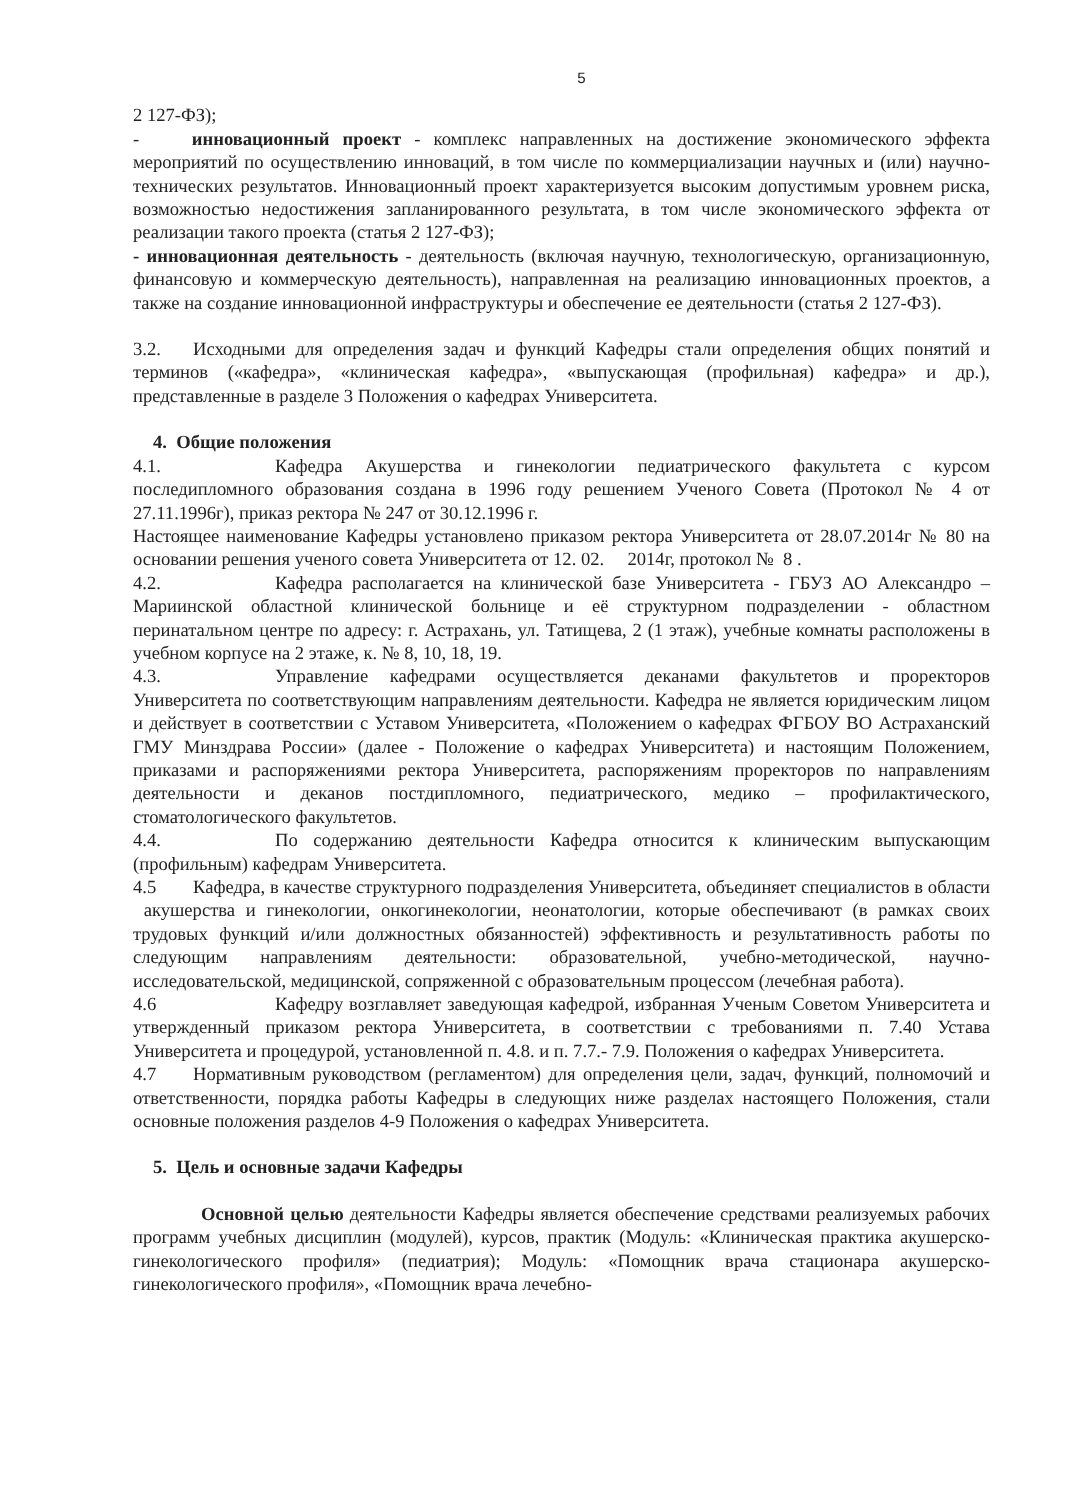5
2 127-ФЗ);
- инновационный проект - комплекс направленных на достижение экономического эффекта мероприятий по осуществлению инноваций, в том числе по коммерциализации научных и (или) научно-технических результатов. Инновационный проект характеризуется высоким допустимым уровнем риска, возможностью недостижения запланированного результата, в том числе экономического эффекта от реализации такого проекта (статья 2 127-ФЗ);
- инновационная деятельность - деятельность (включая научную, технологическую, организационную, финансовую и коммерческую деятельность), направленная на реализацию инновационных проектов, а также на создание инновационной инфраструктуры и обеспечение ее деятельности (статья 2 127-ФЗ).
3.2. Исходными для определения задач и функций Кафедры стали определения общих понятий и терминов («кафедра», «клиническая кафедра», «выпускающая (профильная) кафедра» и др.), представленные в разделе 3 Положения о кафедрах Университета.
4. Общие положения
4.1. Кафедра Акушерства и гинекологии педиатрического факультета с курсом последипломного образования создана в 1996 году решением Ученого Совета (Протокол № 4 от 27.11.1996г), приказ ректора № 247 от 30.12.1996 г.
Настоящее наименование Кафедры установлено приказом ректора Университета от 28.07.2014г № 80 на основании решения ученого совета Университета от 12. 02. 2014г, протокол № 8 .
4.2. Кафедра располагается на клинической базе Университета - ГБУЗ АО Александро – Мариинской областной клинической больнице и её структурном подразделении - областном перинатальном центре по адресу: г. Астрахань, ул. Татищева, 2 (1 этаж), учебные комнаты расположены в учебном корпусе на 2 этаже, к. № 8, 10, 18, 19.
4.3. Управление кафедрами осуществляется деканами факультетов и проректоров Университета по соответствующим направлениям деятельности. Кафедра не является юридическим лицом и действует в соответствии с Уставом Университета, «Положением о кафедрах ФГБОУ ВО Астраханский ГМУ Минздрава России» (далее - Положение о кафедрах Университета) и настоящим Положением, приказами и распоряжениями ректора Университета, распоряжениям проректоров по направлениям деятельности и деканов постдипломного, педиатрического, медико – профилактического, стоматологического факультетов.
4.4. По содержанию деятельности Кафедра относится к клиническим выпускающим (профильным) кафедрам Университета.
4.5 Кафедра, в качестве структурного подразделения Университета, объединяет специалистов в области акушерства и гинекологии, онкогинекологии, неонатологии, которые обеспечивают (в рамках своих трудовых функций и/или должностных обязанностей) эффективность и результативность работы по следующим направлениям деятельности: образовательной, учебно-методической, научно-исследовательской, медицинской, сопряженной с образовательным процессом (лечебная работа).
4.6 Кафедру возглавляет заведующая кафедрой, избранная Ученым Советом Университета и утвержденный приказом ректора Университета, в соответствии с требованиями п. 7.40 Устава Университета и процедурой, установленной п. 4.8. и п. 7.7.- 7.9. Положения о кафедрах Университета.
4.7 Нормативным руководством (регламентом) для определения цели, задач, функций, полномочий и ответственности, порядка работы Кафедры в следующих ниже разделах настоящего Положения, стали основные положения разделов 4-9 Положения о кафедрах Университета.
5. Цель и основные задачи Кафедры
Основной целью деятельности Кафедры является обеспечение средствами реализуемых рабочих программ учебных дисциплин (модулей), курсов, практик (Модуль: «Клиническая практика акушерско-гинекологического профиля» (педиатрия); Модуль: «Помощник врача стационара акушерско-гинекологического профиля», «Помощник врача лечебно-